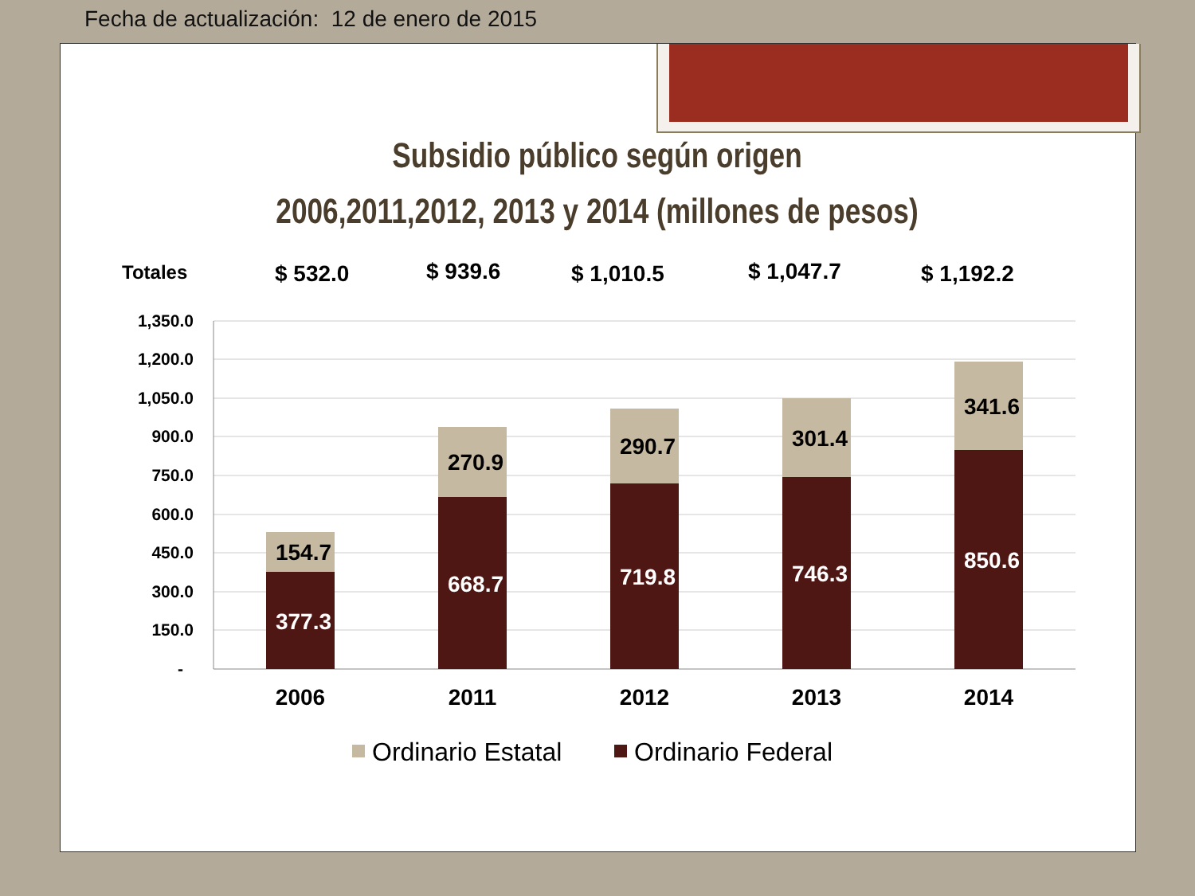Fecha de actualización: 12 de enero de 2015
Subsidio público según origen
2006,2011,2012, 2013 y 2014 (millones de pesos)
Totales $ 532.0 $ 939.6 $ 1,010.5 $ 1,047.7 $ 1,192.2
1,350.0
1,200.0
1,050.0
900.0
750.0
600.0
450.0
300.0
150.0
-
154.7
270.9
290.7
301.4
341.6
377.3
668.7
719.8
746.3
850.6
2006
2011
2012
2013
2014
Ordinario Estatal
Ordinario Federal